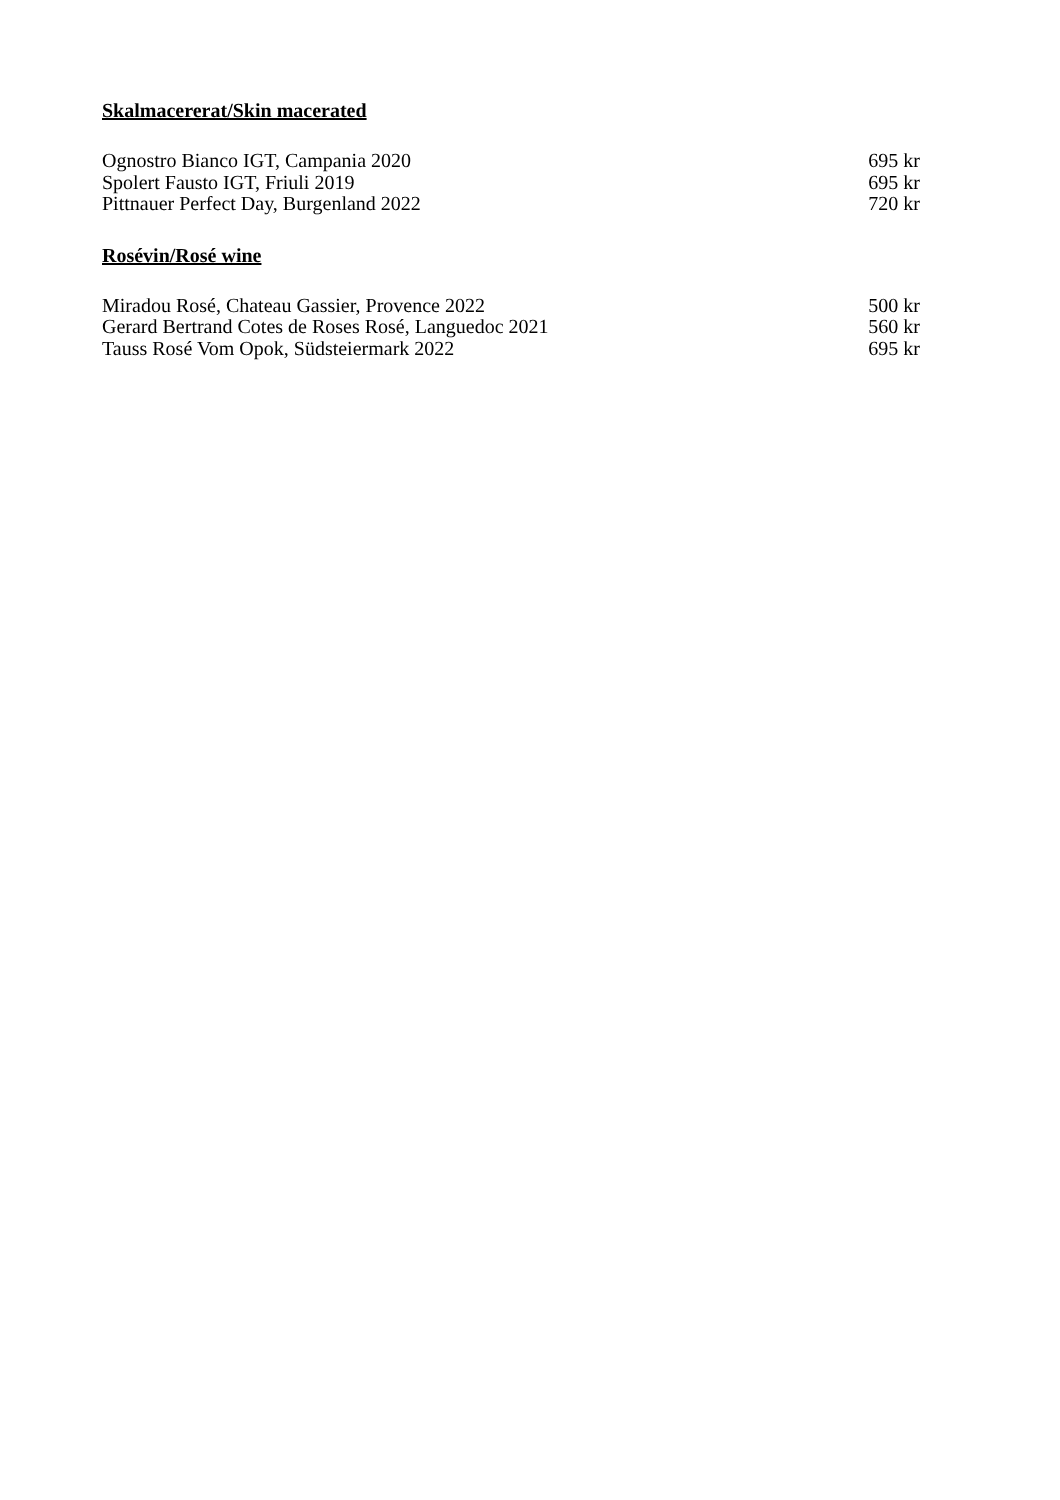Skalmacererat/Skin macerated
| Ognostro Bianco IGT, Campania 2020 | 695 kr |
| Spolert Fausto IGT, Friuli 2019 | 695 kr |
| Pittnauer Perfect Day, Burgenland 2022 | 720 kr |
Rosévin/Rosé wine
| Miradou Rosé, Chateau Gassier, Provence 2022 | 500 kr |
| Gerard Bertrand Cotes de Roses Rosé, Languedoc 2021 | 560 kr |
| Tauss Rosé Vom Opok, Südsteiermark 2022 | 695 kr |